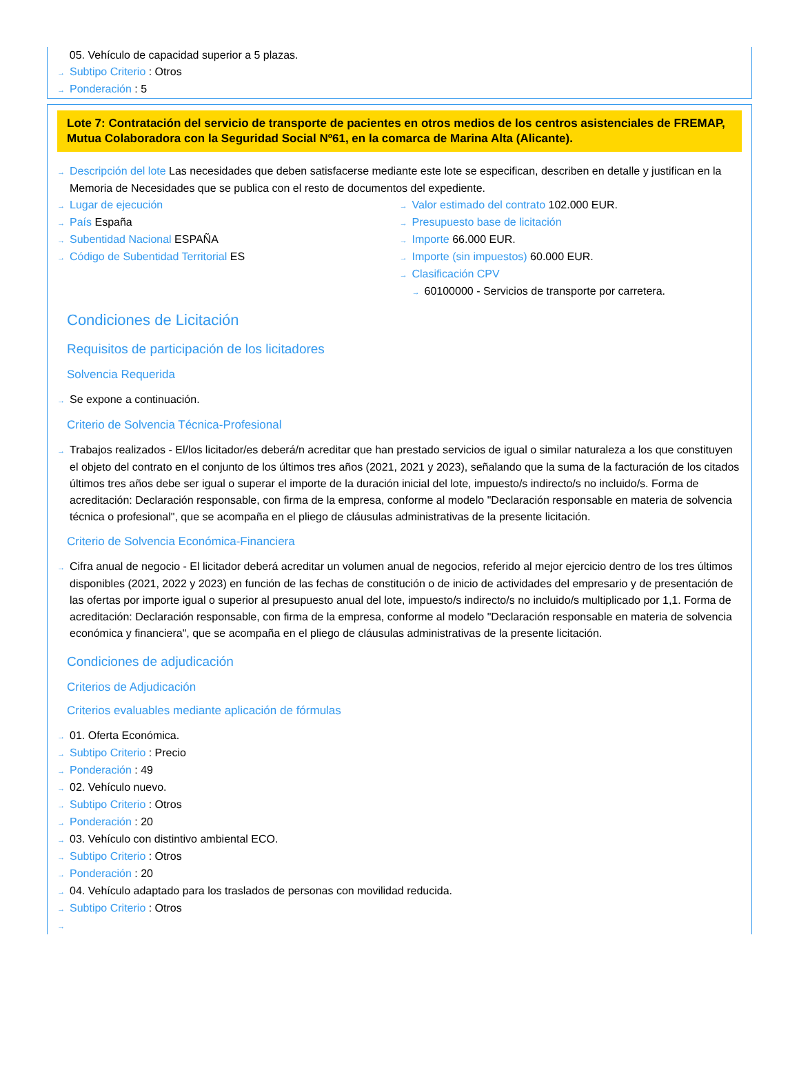05. Vehículo de capacidad superior a 5 plazas.
→ Subtipo Criterio : Otros
→ Ponderación : 5
Lote 7: Contratación del servicio de transporte de pacientes en otros medios de los centros asistenciales de FREMAP, Mutua Colaboradora con la Seguridad Social Nº61, en la comarca de Marina Alta (Alicante).
→ Descripción del lote Las necesidades que deben satisfacerse mediante este lote se especifican, describen en detalle y justifican en la Memoria de Necesidades que se publica con el resto de documentos del expediente.
→ Lugar de ejecución
→ País España
→ Subentidad Nacional ESPAÑA
→ Código de Subentidad Territorial ES
→ Valor estimado del contrato 102.000 EUR.
→ Presupuesto base de licitación
→ Importe 66.000 EUR.
→ Importe (sin impuestos) 60.000 EUR.
→ Clasificación CPV
→ 60100000 - Servicios de transporte por carretera.
Condiciones de Licitación
Requisitos de participación de los licitadores
Solvencia Requerida
→ Se expone a continuación.
Criterio de Solvencia Técnica-Profesional
→ Trabajos realizados - El/los licitador/es deberá/n acreditar que han prestado servicios de igual o similar naturaleza a los que constituyen el objeto del contrato en el conjunto de los últimos tres años (2021, 2021 y 2023), señalando que la suma de la facturación de los citados últimos tres años debe ser igual o superar el importe de la duración inicial del lote, impuesto/s indirecto/s no incluido/s. Forma de acreditación: Declaración responsable, con firma de la empresa, conforme al modelo "Declaración responsable en materia de solvencia técnica o profesional", que se acompaña en el pliego de cláusulas administrativas de la presente licitación.
Criterio de Solvencia Económica-Financiera
→ Cifra anual de negocio - El licitador deberá acreditar un volumen anual de negocios, referido al mejor ejercicio dentro de los tres últimos disponibles (2021, 2022 y 2023) en función de las fechas de constitución o de inicio de actividades del empresario y de presentación de las ofertas por importe igual o superior al presupuesto anual del lote, impuesto/s indirecto/s no incluido/s multiplicado por 1,1. Forma de acreditación: Declaración responsable, con firma de la empresa, conforme al modelo "Declaración responsable en materia de solvencia económica y financiera", que se acompaña en el pliego de cláusulas administrativas de la presente licitación.
Condiciones de adjudicación
Criterios de Adjudicación
Criterios evaluables mediante aplicación de fórmulas
→ 01. Oferta Económica.
→ Subtipo Criterio : Precio
→ Ponderación : 49
→ 02. Vehículo nuevo.
→ Subtipo Criterio : Otros
→ Ponderación : 20
→ 03. Vehículo con distintivo ambiental ECO.
→ Subtipo Criterio : Otros
→ Ponderación : 20
→ 04. Vehículo adaptado para los traslados de personas con movilidad reducida.
→ Subtipo Criterio : Otros
→